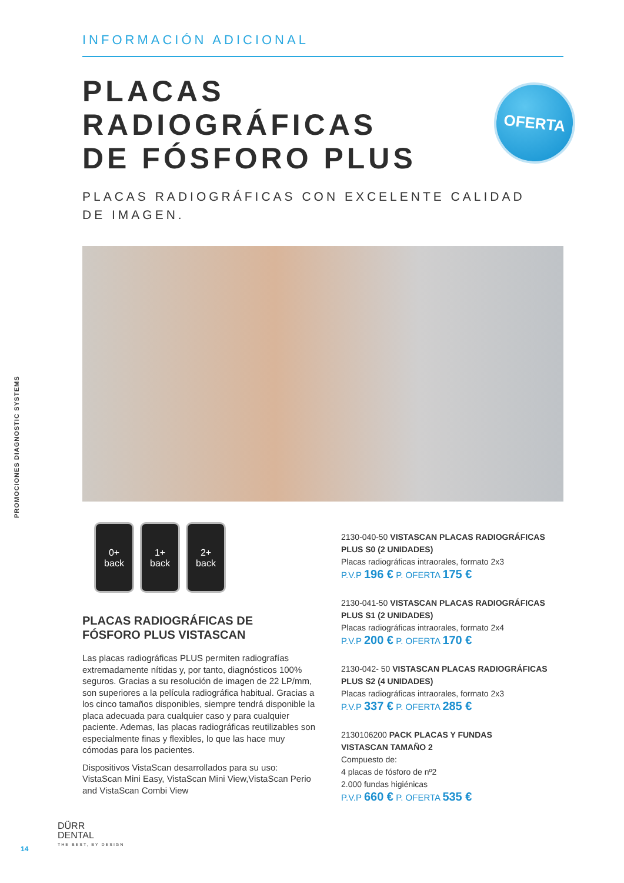PROMOCIONES DIAGNOSTIC SYSTEMS
INFORMACIÓN ADICIONAL
OFERTA
PLACAS
RADIOGRÁFICAS
DE FÓSFORO PLUS
PLACAS RADIOGRÁFICAS CON EXCELENTE CALIDAD
DE IMAGEN.
0+
back
1+
back
2+
back
PLACAS RADIOGRÁFICAS DE
FÓSFORO PLUS VISTASCAN
Las placas radiográficas PLUS permiten radiografías extremadamente nítidas y, por tanto, diagnósticos 100% seguros. Gracias a su resolución de imagen de 22 LP/mm, son superiores a la película radiográfica habitual. Gracias a los cinco tamaños disponibles, siempre tendrá disponible la placa adecuada para cualquier caso y para cualquier paciente. Ademas, las placas radiográficas reutilizables son especialmente finas y flexibles, lo que las hace muy cómodas para los pacientes.
Dispositivos VistaScan desarrollados para su uso: VistaScan Mini Easy, VistaScan Mini View,VistaScan Perio and VistaScan Combi View
2130-040-50 VISTASCAN PLACAS RADIOGRÁFICAS PLUS S0 (2 UNIDADES)
Placas radiográficas intraorales, formato 2x3
P.V.P 196 € P. OFERTA 175 €
2130-041-50 VISTASCAN PLACAS RADIOGRÁFICAS PLUS S1 (2 UNIDADES)
Placas radiográficas intraorales, formato 2x4
P.V.P 200 € P. OFERTA 170 €
2130-042- 50 VISTASCAN PLACAS RADIOGRÁFICAS PLUS S2 (4 UNIDADES)
Placas radiográficas intraorales, formato 2x3
P.V.P 337 € P. OFERTA 285 €
2130106200 PACK PLACAS Y FUNDAS VISTASCAN TAMAÑO 2
Compuesto de:
4 placas de fósforo de nº2
2.000 fundas higiénicas
P.V.P 660 € P. OFERTA 535 €
14
DÜRR
DENTAL
THE BEST, BY DESIGN